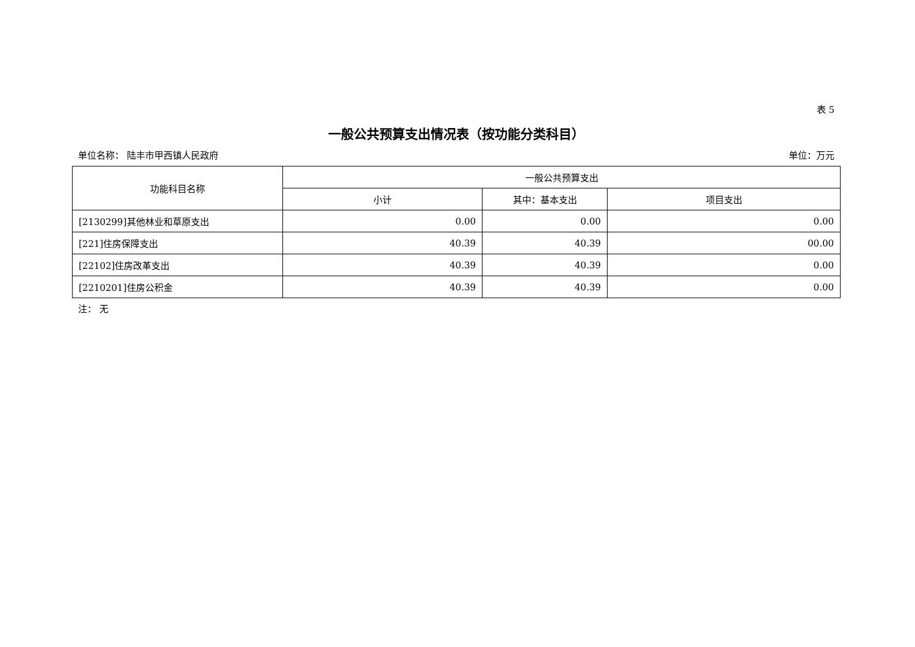表 5
一般公共预算支出情况表（按功能分类科目）
单位名称： 陆丰市甲西镇人民政府 单位：万元
| 功能科目名称 | 一般公共预算支出 | | |
| --- | --- | --- | --- |
| | 小计 | 其中：基本支出 | 项目支出 |
| [2130299]其他林业和草原支出 | 0.00 | 0.00 | 0.00 |
| [221]住房保障支出 | 40.39 | 40.39 | 00.00 |
| [22102]住房改革支出 | 40.39 | 40.39 | 0.00 |
| [2210201]住房公积金 | 40.39 | 40.39 | 0.00 |
注： 无